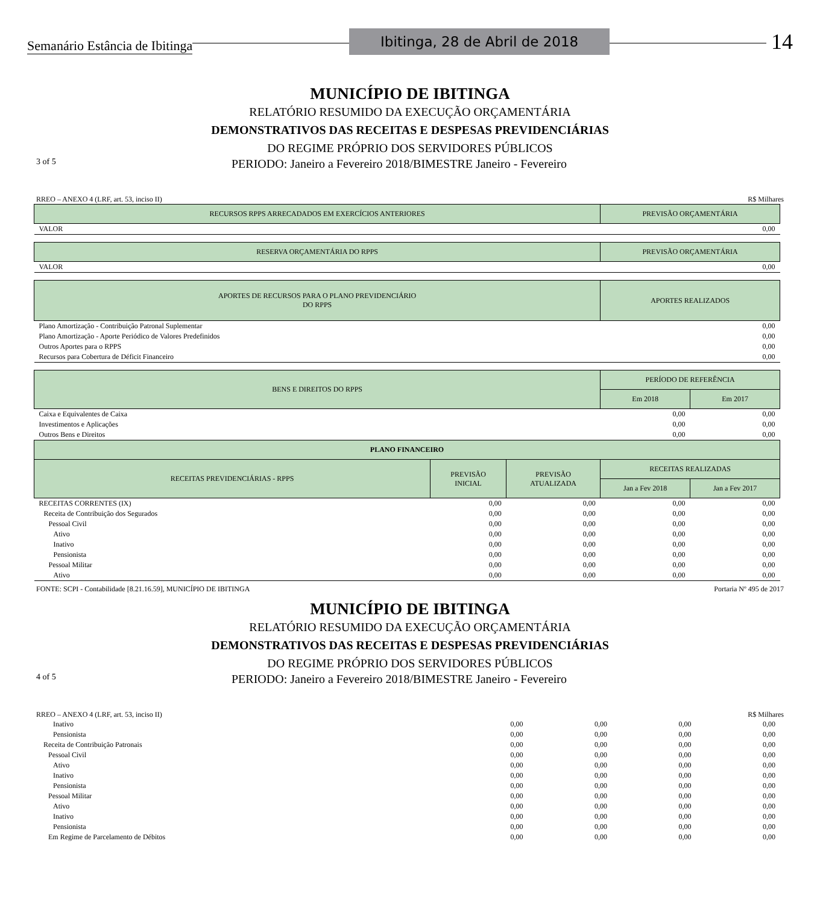Semanário Estância de Ibitinga Ibitinga, 28 de Abril de 2018 14
MUNICÍPIO DE IBITINGA
RELATÓRIO RESUMIDO DA EXECUÇÃO ORÇAMENTÁRIA
DEMONSTRATIVOS DAS RECEITAS E DESPESAS PREVIDENCIÁRIAS
DO REGIME PRÓPRIO DOS SERVIDORES PÚBLICOS
3 of 5 PERIODO: Janeiro a Fevereiro 2018/BIMESTRE Janeiro - Fevereiro
RREO – ANEXO 4 (LRF, art. 53, inciso II) R$ Milhares
| RECURSOS RPPS ARRECADADOS EM EXERCÍCIOS ANTERIORES | | | PREVISÃO ORÇAMENTÁRIA | |
| --- | --- | --- | --- | --- |
| VALOR | | | 0,00 | |
| RESERVA ORÇAMENTÁRIA DO RPPS | | | PREVISÃO ORÇAMENTÁRIA | |
| VALOR | | | 0,00 | |
| APORTES DE RECURSOS PARA O PLANO PREVIDENCIÁRIO DO RPPS | | | APORTES REALIZADOS | |
| Plano Amortização - Contribuição Patronal Suplementar | | | 0,00 | |
| Plano Amortização - Aporte Periódico de Valores Predefinidos | | | 0,00 | |
| Outros Aportes para o RPPS | | | 0,00 | |
| Recursos para Cobertura de Déficit Financeiro | | | 0,00 | |
| BENS E DIREITOS DO RPPS | | | PERÍODO DE REFERÊNCIA | |
| | | | Em 2018 | Em 2017 |
| Caixa e Equivalentes de Caixa | | | 0,00 | 0,00 |
| Investimentos e Aplicações | | | 0,00 | 0,00 |
| Outros Bens e Direitos | | | 0,00 | 0,00 |
| PLANO FINANCEIRO | | | | |
| RECEITAS PREVIDENCIÁRIAS - RPPS | PREVISÃO INICIAL | PREVISÃO ATUALIZADA | RECEITAS REALIZADAS | |
| | | | Jan a Fev 2018 | Jan a Fev 2017 |
| RECEITAS CORRENTES (IX) | 0,00 | 0,00 | 0,00 | 0,00 |
| Receita de Contribuição dos Segurados | 0,00 | 0,00 | 0,00 | 0,00 |
| Pessoal Civil | 0,00 | 0,00 | 0,00 | 0,00 |
| Ativo | 0,00 | 0,00 | 0,00 | 0,00 |
| Inativo | 0,00 | 0,00 | 0,00 | 0,00 |
| Pensionista | 0,00 | 0,00 | 0,00 | 0,00 |
| Pessoal Militar | 0,00 | 0,00 | 0,00 | 0,00 |
| Ativo | 0,00 | 0,00 | 0,00 | 0,00 |
FONTE: SCPI - Contabilidade [8.21.16.59], MUNICÍPIO DE IBITINGA Portaria Nº 495 de 2017
MUNICÍPIO DE IBITINGA
RELATÓRIO RESUMIDO DA EXECUÇÃO ORÇAMENTÁRIA
DEMONSTRATIVOS DAS RECEITAS E DESPESAS PREVIDENCIÁRIAS
DO REGIME PRÓPRIO DOS SERVIDORES PÚBLICOS
4 of 5 PERIODO: Janeiro a Fevereiro 2018/BIMESTRE Janeiro - Fevereiro
RREO – ANEXO 4 (LRF, art. 53, inciso II) R$ Milhares
| Inativo | 0,00 | 0,00 | 0,00 | 0,00 |
| Pensionista | 0,00 | 0,00 | 0,00 | 0,00 |
| Receita de Contribuição Patronais | 0,00 | 0,00 | 0,00 | 0,00 |
| Pessoal Civil | 0,00 | 0,00 | 0,00 | 0,00 |
| Ativo | 0,00 | 0,00 | 0,00 | 0,00 |
| Inativo | 0,00 | 0,00 | 0,00 | 0,00 |
| Pensionista | 0,00 | 0,00 | 0,00 | 0,00 |
| Pessoal Militar | 0,00 | 0,00 | 0,00 | 0,00 |
| Ativo | 0,00 | 0,00 | 0,00 | 0,00 |
| Inativo | 0,00 | 0,00 | 0,00 | 0,00 |
| Pensionista | 0,00 | 0,00 | 0,00 | 0,00 |
| Em Regime de Parcelamento de Débitos | 0,00 | 0,00 | 0,00 | 0,00 |